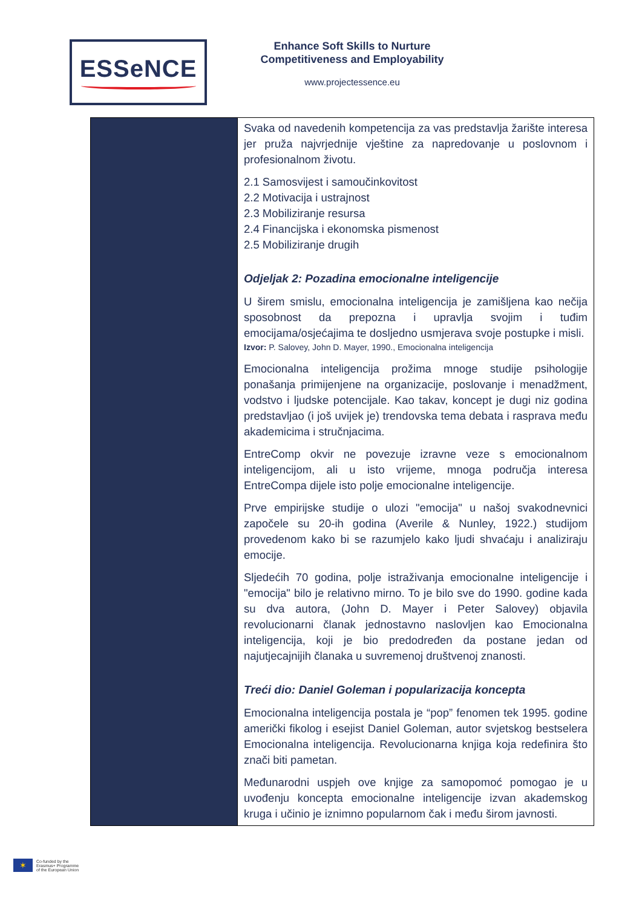ESSeNCE
Enhance Soft Skills to Nurture Competitiveness and Employability
www.projectessence.eu
| | Svaka od navedenih kompetencija za vas predstavlja žarište interesa jer pruža najvrjednije vještine za napredovanje u poslovnom i profesionalnom životu. 2.1 Samosvijest i samoučinkovitost 2.2 Motivacija i ustrajnost 2.3 Mobiliziranje resursa 2.4 Financijska i ekonomska pismenost 2.5 Mobiliziranje drugih Odjeljak 2: Pozadina emocionalne inteligencije U širem smislu, emocionalna inteligencija je zamišljena kao nečija sposobnost da prepozna i upravlja svojim i tuđim emocijama/osjećajima te dosljedno usmjerava svoje postupke i misli. Izvor: P. Salovey, John D. Mayer, 1990., Emocionalna inteligencija Emocionalna inteligencija prožima mnoge studije psihologije ponašanja primijenjene na organizacije, poslovanje i menadžment, vodstvo i ljudske potencijale. Kao takav, koncept je dugi niz godina predstavljao (i još uvijek je) trendovska tema debata i rasprava među akademicima i stručnjacima. EntreComp okvir ne povezuje izravne veze s emocionalnom inteligencijom, ali u isto vrijeme, mnoga područja interesa EntreCompa dijele isto polje emocionalne inteligencije. Prve empirijske studije o ulozi "emocija" u našoj svakodnevnici započele su 20-ih godina (Averile & Nunley, 1922.) studijom provedenom kako bi se razumjelo kako ljudi shvaćaju i analiziraju emocije. Sljedećih 70 godina, polje istraživanja emocionalne inteligencije i "emocija" bilo je relativno mirno. To je bilo sve do 1990. godine kada su dva autora, (John D. Mayer i Peter Salovey) objavila revolucionarni članak jednostavno naslovljen kao Emocionalna inteligencija, koji je bio predodređen da postane jedan od najutjecajnijih članaka u suvremenoj društvenoj znanosti. Treći dio: Daniel Goleman i popularizacija koncepta Emocionalna inteligencija postala je “pop” fenomen tek 1995. godine američki fikolog i esejist Daniel Goleman, autor svjetskog bestselera Emocionalna inteligencija. Revolucionarna knjiga koja redefinira što znači biti pametan. Međunarodni uspjeh ove knjige za samopomoć pomogao je u uvođenju koncepta emocionalne inteligencije izvan akademskog kruga i učinio je iznimno popularnom čak i među širom javnosti. |
✶
Co-funded by the
Erasmus+ Programme
of the European Union